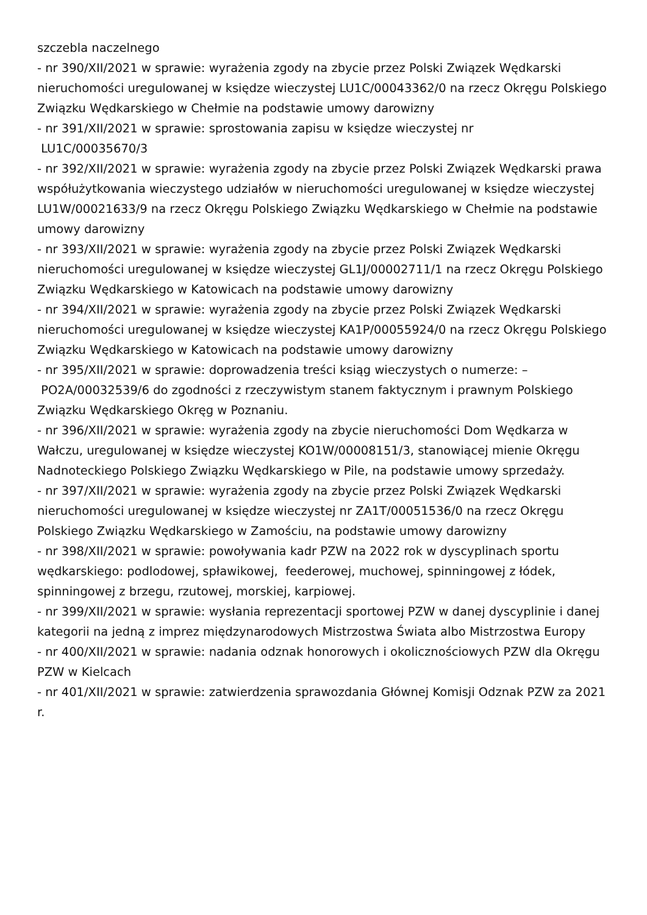szczebla naczelnego
- nr 390/XII/2021 w sprawie: wyrażenia zgody na zbycie przez Polski Związek Wędkarski nieruchomości uregulowanej w księdze wieczystej LU1C/00043362/0 na rzecz Okręgu Polskiego Związku Wędkarskiego w Chełmie na podstawie umowy darowizny
- nr 391/XII/2021 w sprawie: sprostowania zapisu w księdze wieczystej nr
LU1C/00035670/3
- nr 392/XII/2021 w sprawie: wyrażenia zgody na zbycie przez Polski Związek Wędkarski prawa współużytkowania wieczystego udziałów w nieruchomości uregulowanej w księdze wieczystej LU1W/00021633/9 na rzecz Okręgu Polskiego Związku Wędkarskiego w Chełmie na podstawie umowy darowizny
- nr 393/XII/2021 w sprawie: wyrażenia zgody na zbycie przez Polski Związek Wędkarski nieruchomości uregulowanej w księdze wieczystej GL1J/00002711/1 na rzecz Okręgu Polskiego Związku Wędkarskiego w Katowicach na podstawie umowy darowizny
- nr 394/XII/2021 w sprawie: wyrażenia zgody na zbycie przez Polski Związek Wędkarski nieruchomości uregulowanej w księdze wieczystej KA1P/00055924/0 na rzecz Okręgu Polskiego Związku Wędkarskiego w Katowicach na podstawie umowy darowizny
- nr 395/XII/2021 w sprawie: doprowadzenia treści ksiąg wieczystych o numerze: –
PO2A/00032539/6 do zgodności z rzeczywistym stanem faktycznym i prawnym Polskiego Związku Wędkarskiego Okręg w Poznaniu.
- nr 396/XII/2021 w sprawie: wyrażenia zgody na zbycie nieruchomości Dom Wędkarza w Wałczu, uregulowanej w księdze wieczystej KO1W/00008151/3, stanowiącej mienie Okręgu Nadnoteckiego Polskiego Związku Wędkarskiego w Pile, na podstawie umowy sprzedaży.
- nr 397/XII/2021 w sprawie: wyrażenia zgody na zbycie przez Polski Związek Wędkarski nieruchomości uregulowanej w księdze wieczystej nr ZA1T/00051536/0 na rzecz Okręgu Polskiego Związku Wędkarskiego w Zamościu, na podstawie umowy darowizny
- nr 398/XII/2021 w sprawie: powoływania kadr PZW na 2022 rok w dyscyplinach sportu wędkarskiego: podlodowej, spławikowej, feederowej, muchowej, spinningowej z łódek, spinningowej z brzegu, rzutowej, morskiej, karpiowej.
- nr 399/XII/2021 w sprawie: wysłania reprezentacji sportowej PZW w danej dyscyplinie i danej kategorii na jedną z imprez międzynarodowych Mistrzostwa Świata albo Mistrzostwa Europy
- nr 400/XII/2021 w sprawie: nadania odznak honorowych i okolicznościowych PZW dla Okręgu PZW w Kielcach
- nr 401/XII/2021 w sprawie: zatwierdzenia sprawozdania Głównej Komisji Odznak PZW za 2021 r.